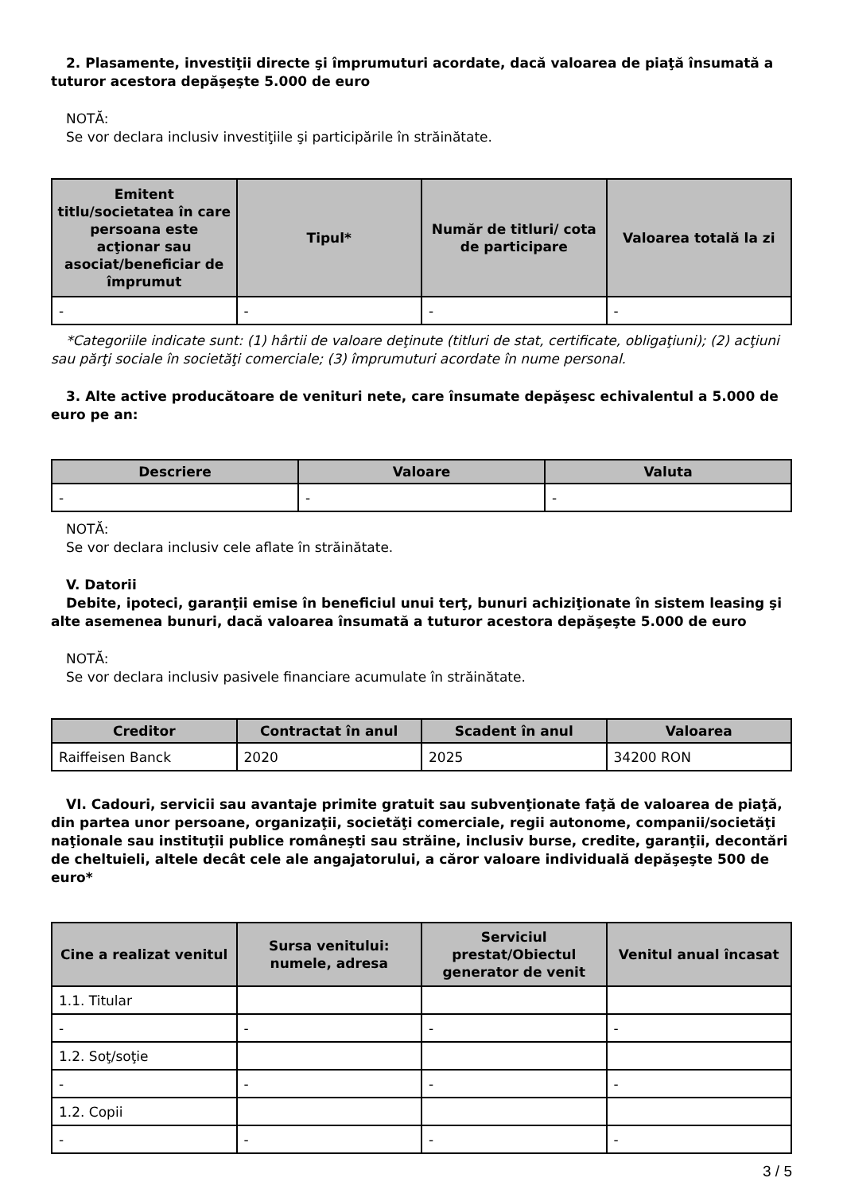2. Plasamente, investiţii directe şi împrumuturi acordate, dacă valoarea de piaţă însumată a tuturor acestora depăşeşte 5.000 de euro
NOTĂ:
Se vor declara inclusiv investiţiile şi participările în străinătate.
| Emitent titlu/societatea în care persoana este acţionar sau asociat/beneficiar de împrumut | Tipul* | Număr de titluri/ cota de participare | Valoarea totală la zi |
| --- | --- | --- | --- |
| - | - | - | - |
*Categoriile indicate sunt: (1) hârtii de valoare deţinute (titluri de stat, certificate, obligaţiuni); (2) acţiuni sau părţi sociale în societăţi comerciale; (3) împrumuturi acordate în nume personal.
3. Alte active producătoare de venituri nete, care însumate depăşesc echivalentul a 5.000 de euro pe an:
| Descriere | Valoare | Valuta |
| --- | --- | --- |
| - | - | - |
NOTĂ:
Se vor declara inclusiv cele aflate în străinătate.
V. Datorii
Debite, ipoteci, garanţii emise în beneficiul unui terţ, bunuri achiziţionate în sistem leasing şi alte asemenea bunuri, dacă valoarea însumată a tuturor acestora depăşeşte 5.000 de euro
NOTĂ:
Se vor declara inclusiv pasivele financiare acumulate în străinătate.
| Creditor | Contractat în anul | Scadent în anul | Valoarea |
| --- | --- | --- | --- |
| Raiffeisen Banck | 2020 | 2025 | 34200 RON |
VI. Cadouri, servicii sau avantaje primite gratuit sau subvenţionate faţă de valoarea de piaţă, din partea unor persoane, organizaţii, societăţi comerciale, regii autonome, companii/societăţi naţionale sau instituţii publice româneşti sau străine, inclusiv burse, credite, garanţii, decontări de cheltuieli, altele decât cele ale angajatorului, a căror valoare individuală depăşeşte 500 de euro*
| Cine a realizat venitul | Sursa venitului: numele, adresa | Serviciul prestat/Obiectul generator de venit | Venitul anual încasat |
| --- | --- | --- | --- |
| 1.1. Titular | | | |
| - | - | - | - |
| 1.2. Soţ/soţie | | | |
| - | - | - | - |
| 1.2. Copii | | | |
| - | - | - | - |
3 / 5